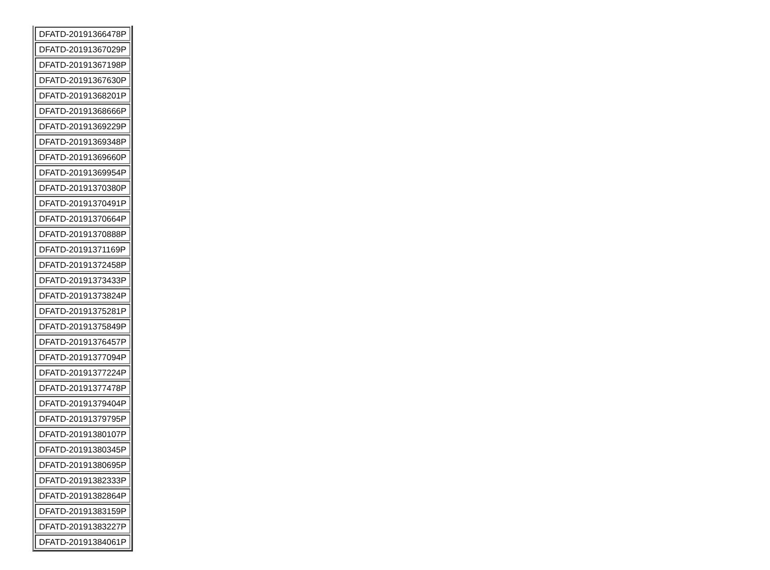| DFATD-20191366478P |
| DFATD-20191367029P |
| DFATD-20191367198P |
| DFATD-20191367630P |
| DFATD-20191368201P |
| DFATD-20191368666P |
| DFATD-20191369229P |
| DFATD-20191369348P |
| DFATD-20191369660P |
| DFATD-20191369954P |
| DFATD-20191370380P |
| DFATD-20191370491P |
| DFATD-20191370664P |
| DFATD-20191370888P |
| DFATD-20191371169P |
| DFATD-20191372458P |
| DFATD-20191373433P |
| DFATD-20191373824P |
| DFATD-20191375281P |
| DFATD-20191375849P |
| DFATD-20191376457P |
| DFATD-20191377094P |
| DFATD-20191377224P |
| DFATD-20191377478P |
| DFATD-20191379404P |
| DFATD-20191379795P |
| DFATD-20191380107P |
| DFATD-20191380345P |
| DFATD-20191380695P |
| DFATD-20191382333P |
| DFATD-20191382864P |
| DFATD-20191383159P |
| DFATD-20191383227P |
| DFATD-20191384061P |